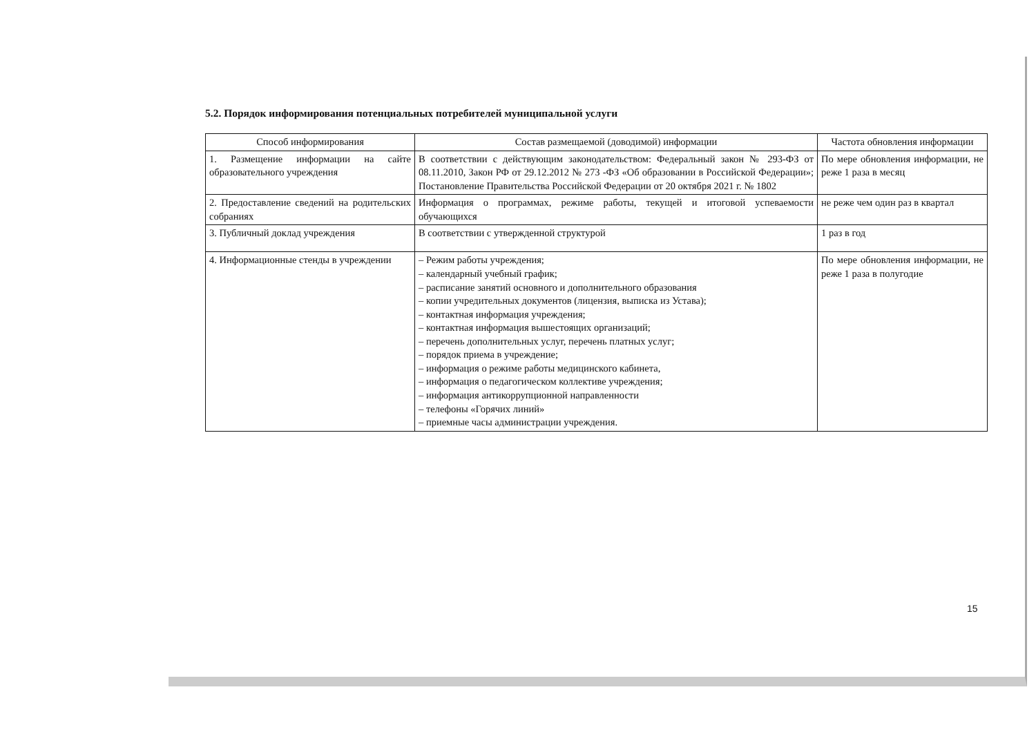5.2. Порядок информирования потенциальных потребителей муниципальной услуги
| Способ информирования | Состав размещаемой (доводимой) информации | Частота обновления информации |
| --- | --- | --- |
| 1. Размещение информации на сайте образовательного учреждения | В соответствии с действующим законодательством: Федеральный закон № 293-ФЗ от 08.11.2010, Закон РФ от 29.12.2012 № 273 -ФЗ «Об образовании в Российской Федерации»; Постановление Правительства Российской Федерации от 20 октября 2021 г. № 1802 | По мере обновления информации, не реже 1 раза в месяц |
| 2. Предоставление сведений на родительских собраниях | Информация о программах, режиме работы, текущей и итоговой успеваемости обучающихся | не реже чем один раз в квартал |
| 3. Публичный доклад учреждения | В соответствии с утвержденной структурой | 1 раз в год |
| 4. Информационные стенды в учреждении | – Режим работы учреждения; – календарный учебный график; – расписание занятий основного и дополнительного образования – копии учредительных документов (лицензия, выписка из Устава); – контактная информация учреждения; – контактная информация вышестоящих организаций; – перечень дополнительных услуг, перечень платных услуг; – порядок приема в учреждение; – информация о режиме работы медицинского кабинета, – информация о педагогическом коллективе учреждения; – информация антикоррупционной направленности – телефоны «Горячих линий» – приемные часы администрации учреждения. | По мере обновления информации, не реже 1 раза в полугодие |
15